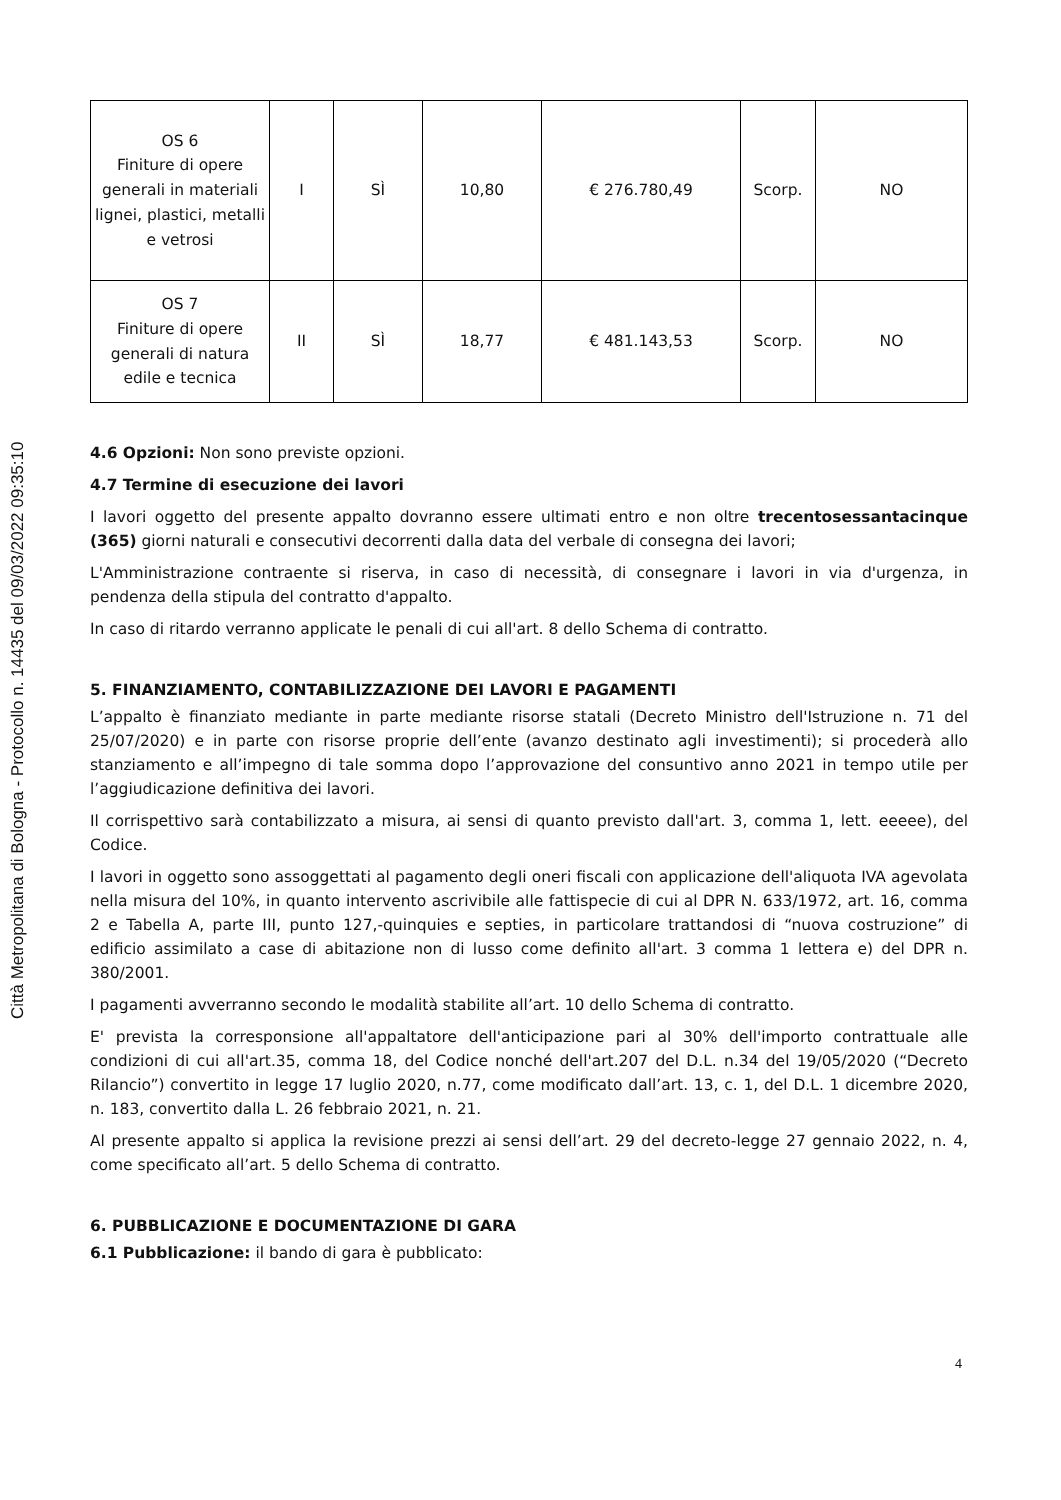Città Metropolitana di Bologna - Protocollo n. 14435 del 09/03/2022 09:35:10
| OS 6 Finiture di opere generali in materiali lignei, plastici, metalli e vetrosi | I | SÌ | 10,80 | € 276.780,49 | Scorp. | NO |
| OS 7 Finiture di opere generali di natura edile e tecnica | II | SÌ | 18,77 | € 481.143,53 | Scorp. | NO |
4.6 Opzioni: Non sono previste opzioni.
4.7 Termine di esecuzione dei lavori
I lavori oggetto del presente appalto dovranno essere ultimati entro e non oltre trecentosessantacinque (365) giorni naturali e consecutivi decorrenti dalla data del verbale di consegna dei lavori;
L'Amministrazione contraente si riserva, in caso di necessità, di consegnare i lavori in via d'urgenza, in pendenza della stipula del contratto d'appalto.
In caso di ritardo verranno applicate le penali di cui all'art. 8 dello Schema di contratto.
5. FINANZIAMENTO, CONTABILIZZAZIONE DEI LAVORI E PAGAMENTI
L’appalto è finanziato mediante in parte mediante risorse statali (Decreto Ministro dell'Istruzione n. 71 del 25/07/2020) e in parte con risorse proprie dell’ente (avanzo destinato agli investimenti); si procederà allo stanziamento e all’impegno di tale somma dopo l’approvazione del consuntivo anno 2021 in tempo utile per l’aggiudicazione definitiva dei lavori.
Il corrispettivo sarà contabilizzato a misura, ai sensi di quanto previsto dall'art. 3, comma 1, lett. eeeee), del Codice.
I lavori in oggetto sono assoggettati al pagamento degli oneri fiscali con applicazione dell'aliquota IVA agevolata nella misura del 10%, in quanto intervento ascrivibile alle fattispecie di cui al DPR N. 633/1972, art. 16, comma 2 e Tabella A, parte III, punto 127,-quinquies e septies, in particolare trattandosi di “nuova costruzione” di edificio assimilato a case di abitazione non di lusso come definito all'art. 3 comma 1 lettera e) del DPR n. 380/2001.
I pagamenti avverranno secondo le modalità stabilite all’art. 10 dello Schema di contratto.
E' prevista la corresponsione all'appaltatore dell'anticipazione pari al 30% dell'importo contrattuale alle condizioni di cui all'art.35, comma 18, del Codice nonché dell'art.207 del D.L. n.34 del 19/05/2020 (“Decreto Rilancio”) convertito in legge 17 luglio 2020, n.77, come modificato dall’art. 13, c. 1, del D.L. 1 dicembre 2020, n. 183, convertito dalla L. 26 febbraio 2021, n. 21.
Al presente appalto si applica la revisione prezzi ai sensi dell’art. 29 del decreto-legge 27 gennaio 2022, n. 4, come specificato all’art. 5 dello Schema di contratto.
6. PUBBLICAZIONE E DOCUMENTAZIONE DI GARA
6.1 Pubblicazione: il bando di gara è pubblicato:
4